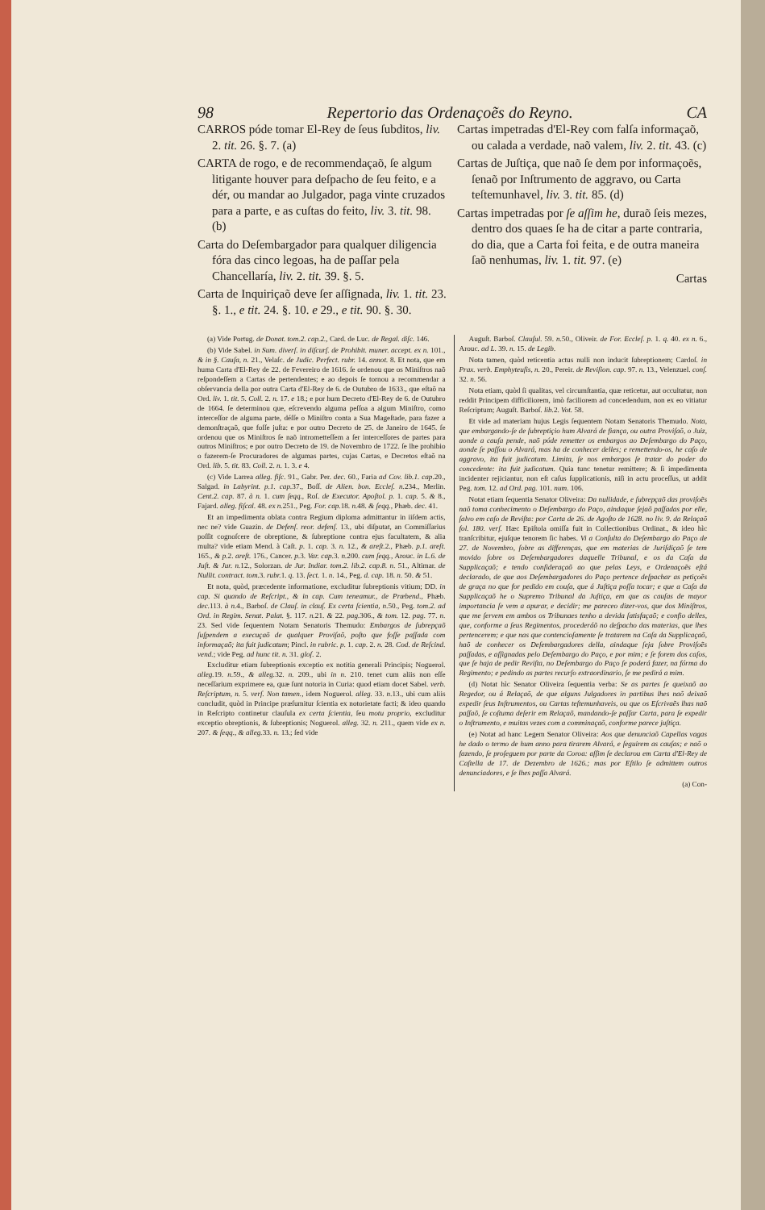98 Repertorio das Ordenaçoẽs do Reyno. CA
CARROS póde tomar El-Rey de ſeus ſubditos, liv. 2. tit. 26. §. 7. (a)
CARTA de rogo, e de recommendaçaõ, ſe algum litigante houver para deſpacho de ſeu feito, e a dér, ou mandar ao Julgador, paga vinte cruzados para a parte, e as cuſtas do feito, liv. 3. tit. 98. (b)
Carta do Deſembargador para qualquer diligencia fóra das cinco legoas, ha de paſſar pela Chancellaría, liv. 2. tit. 39. §. 5.
Carta de Inquiriçaõ deve ſer aſſignada, liv. 1. tit. 23. §. 1., e tit. 24. §. 10. e 29., e tit. 90. §. 30.
Cartas impetradas d'El-Rey com falſa informaçaõ, ou calada a verdade, naõ valem, liv. 2. tit. 43. (c)
Cartas de Juſtiça, que naõ ſe dem por informaçoẽs, ſenaõ por Inſtrumento de aggravo, ou Carta teſtemunhavel, liv. 3. tit. 85. (d)
Cartas impetradas por ſe aſſim he, duraõ ſeis mezes, dentro dos quaes ſe ha de citar a parte contraria, do dia, que a Carta foi feita, e de outra maneira ſaõ nenhumas, liv. 1. tit. 97. (e)
Cartas
(a) Vide Portug. de Donat. tom.2. cap.2., Card. de Luc. de Regal. diſc. 146.
(b) Vide Sabel. in Sum. diverſ. in diſcurſ. de Prohibit. muner. accept. ex n. 101., & in §. Cauſa, n. 21., Velaſc. de Judic. Perfect. rubr. 14. annot. 8. Et nota, que em huma Carta d'El-Rey de 22. de Fevereiro de 1616. ſe ordenou que os Miniſtros naõ reſpondeſſem a Cartas de pertendentes; e ao depois ſe tornou a recommendar a obſervancia della por outra Carta d'El-Rey de 6. de Outubro de 1633., que eſtaõ na Ord. liv. 1. tit. 5. Coll. 2. n. 17. e 18.; e por hum Decreto d'El-Rey de 6. de Outubro de 1664. ſe determinou que, eſcrevendo alguma peſſoa a algum Miniſtro, como interceſſor de alguma parte, déſſe o Miniſtro conta a Sua Mageſtade, para fazer a demonſtraçaõ, que foſſe juſta: e por outro Decreto de 25. de Janeiro de 1645. ſe ordenou que os Miniſtros ſe naõ intrometteſſem a ſer interceſſores de partes para outros Miniſtros; e por outro Decreto de 19. de Novembro de 1722. ſe lhe prohibio o fazerem-ſe Procuradores de algumas partes, cujas Cartas, e Decretos eſtaõ na Ord. lib. 5. tit. 83. Coll. 2. n. 1. 3. e 4.
(c) Vide Larrea alleg. fiſc. 91., Gabr. Per. dec. 60., Faria ad Cov. lib.1. cap. 20., Salgad. in Labyrint. p.1. cap. 37., Boſſ. de Alien. bon. Eccleſ. n. 234., Merlin. Cent.2. cap. 87. à n. 1. cum ſeqq., Roſ. de Executor. Apoſtol. p. 1. cap. 5. & 8., Fajard. alleg. fiſcal. 48. ex n. 251., Peg. For. cap. 18. n. 48. & ſeqq., Phæb. dec. 41.
Et an impedimenta oblata contra Regium diploma admittantur in iiſdem actis, nec ne? vide Guazin. de Defenſ. reor. defenſ. 13., ubi diſputat, an Commiſſarius poſſit cognoſcere de obreptione, & ſubreptione contra ejus facultatem, & alia multa? vide etiam Mend. à Caſt. p. 1. cap. 3. n. 12., & areſt. 2., Phæb. p.1. areſt. 165., & p. 2. areſt. 176., Cancer. p. 3. Var. cap. 3. n. 200. cum ſeqq., Arouc. in L.6. de Juſt. & Jur. n. 12., Solorzan. de Jur. Indiar. tom.2. lib.2. cap.8. n. 51., Altimar. de Nullit. contract. tom. 3. rubr. 1. q. 13. ſect. 1. n. 14., Peg. d. cap. 18. n. 50. & 51.
Et nota, quòd, præcedente informatione, excluditur ſubreptionis vitium; DD. in cap. Si quando de Reſcript., & in cap. Cum teneamur., de Præbend., Phæb. dec. 113. à n. 4., Barboſ. de Clauſ. in clauſ. Ex certa ſcientia, n. 50., Peg. tom.2. ad Ord. in Regim. Senat. Palat. §. 117. n. 21. & 22. pag. 306., & tom. 12. pag. 77. n. 23. Sed vide ſequentem Notam Senatoris Themudo: Embargos de ſubrepçaõ ſuſpendem a execuçaõ de qualquer Proviſaõ, poſto que foſſe paſſada com informaçaõ; ita fuit judicatum; Pincl. in rubric. p. 1. cap. 2. n. 28. Cod. de Reſcind. vend.; vide Peg. ad hunc tit. n. 31. gloſ. 2.
Excluditur etiam ſubreptionis exceptio ex notitia generali Principis; Noguerol. alleg. 19. n. 59., & alleg. 32. n. 209., ubi in n. 210. tenet cum aliis non eſſe neceſſarium exprimere ea, quæ ſunt notoria in Curia: quod etiam docet Sabel. verb. Reſcriptum, n. 5. verſ. Non tamen., idem Noguerol. alleg. 33. n. 13., ubi cum aliis concludit, quòd in Principe præſumitur ſcientia ex notorietate facti; & ideo quando in Reſcripto continetur clauſula ex certa ſcientia, ſeu motu proprio, excluditur exceptio obreptionis, & ſubreptionis; Noguerol. alleg. 32. n. 211., quem vide ex n. 207. & ſeqq., & alleg. 33. n. 13.; ſed vide
Auguſt. Barboſ. Clauſul. 59. n. 50., Oliveir. de For. Eccleſ. p. 1. q. 40. ex n. 6., Arouc. ad L. 39. n. 15. de Legib.
Nota tamen, quòd reticentia actus nulli non inducit ſubreptionem; Cardoſ. in Prax. verb. Emphyteuſis, n. 20., Pereir. de Reviſion. cap. 97. n. 13., Velenzuel. conſ. 32. n. 56.
Nota etiam, quòd ſi qualitas, vel circumſtantia, quæ reticetur, aut occultatur, non reddit Principem difficiliorem, imò faciliorem ad concedendum, non ex eo vitiatur Reſcriptum; Auguſt. Barboſ. lib. 2. Vot. 58.
Et vide ad materiam hujus Legis ſequentem Notam Senatoris Themudo. Nota, que embargando-ſe de ſubreptiçio hum Alvará de fiança, ou outra Proviſaõ, o Juiz, aonde a cauſa pende, naõ póde remetter os embargos ao Deſembargo do Paço, aonde ſe paſſou o Alvará, mas ha de conhecer delles; e remettendo-os, he caſo de aggravo, ita fuit judicatum. Limita, ſe nos embargos ſe tratar do poder do concedente: ita fuit judicatum. Quia tunc tenetur remittere; & ſi impedimenta incidenter rejiciantur, non eſt caſus ſupplicationis, niſi in actu proceſſus, ut addit Peg. tom. 12. ad Ord. pag. 101. num. 106.
Notat etiam ſequentia Senator Oliveira: Da nullidade, e ſubrepçaõ das proviſoẽs naõ toma conhecimento o Deſembargo do Paço, aindaque ſejaõ paſſadas por elle, ſalvo em caſo de Reviſta: por Carta de 26. de Agoſto de 1628. no liv. 9. da Relaçaõ fol. 180. verſ. Hæc Epiſtola omiſſa fuit in Collectionibus Ordinat., & ideo hìc tranſcribitur, ejuſque tenorem ſic habes. Vi a Conſulta do Deſembargo do Paço de 27. de Novembro, ſobre as differenças, que em materias de Juriſdiçaõ ſe tem movido ſobre os Deſembargadores daquelle Tribunal, e os da Caſa da Supplicaçaõ; e tendo conſideraçaõ ao que pelas Leys, e Ordenaçoẽs eſtá declarado, de que aos Deſembargadores do Paço pertence deſpachar as petiçoẽs de graça no que for pedido em couſa, que á Juſtiça poſſa tocar; e que a Caſa da Supplicaçaõ he o Supremo Tribunal da Juſtiça, em que as cauſas de mayor importancia ſe vem a apurar, e decidir; me pareceo dizer-vos, que dos Miniſtros, que me ſervem em ambos os Tribunaes tenho a devida ſatisfaçaõ; e confio delles, que, conforme a ſeus Regimentos, procederáõ no deſpacho das materias, que lhes pertencerem; e que nas que contencioſamente ſe tratarem na Caſa da Supplicaçaõ, haõ de conhecer os Deſembargadores della, aindaque ſeja ſobre Proviſoẽs paſſadas, e aſſignadas pelo Deſembargo do Paço, e por mim; e ſe forem dos caſos, que ſe haja de pedir Reviſta, no Deſembargo do Paço ſe poderá fazer, na fórma do Regimento; e pedindo as partes recurſo extraordinario, ſe me pedirá a mim.
(d) Notat hìc Senator Oliveira ſequentia verba: Se as partes ſe queixaõ ao Regedor, ou á Relaçaõ, de que alguns Julgadores in partibus lhes naõ deixaõ expedir ſeus Inſtrumentos, ou Cartas teſtemunhaveis, ou que os Eſcrivaẽs lhas naõ paſſaõ, ſe coſtuma deſerir em Relaçaõ, mandando-ſe paſſar Carta, para ſe expedir o Inſtrumento, e muitas vezes com a comminaçaõ, conforme parece juſtiça.
(e) Notat ad hanc Legem Senator Oliveira: Aos que denunciaõ Capellas vagas he dado o termo de hum anno para tirarem Alvará, e ſeguirem as cauſas; e naõ o fazendo, ſe proſeguem por parte da Coroa: aſſim ſe declarou em Carta d'El-Rey de Caſtella de 17. de Dezembro de 1626.; mas por Eſtilo ſe admittem outros denunciadores, e ſe lhes paſſa Alvará.
(a) Con-